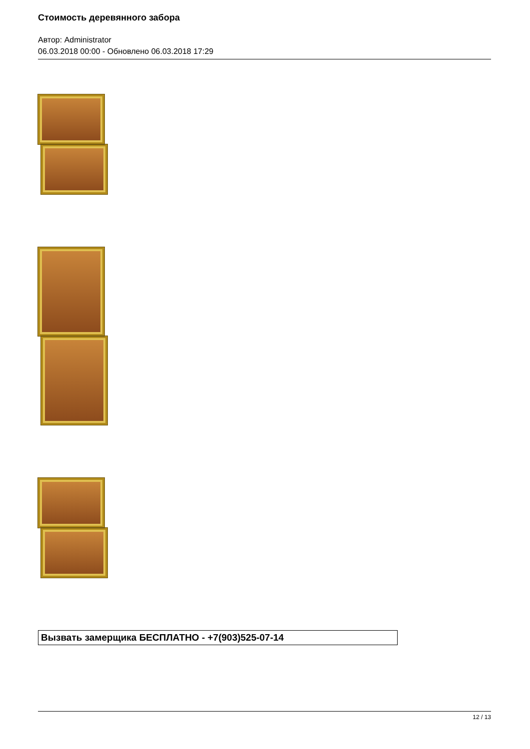Стоимость деревянного забора
Автор: Administrator
06.03.2018 00:00 - Обновлено 06.03.2018 17:29
Вызвать замерщика БЕСПЛАТНО - +7(903)525-07-14
12 / 13